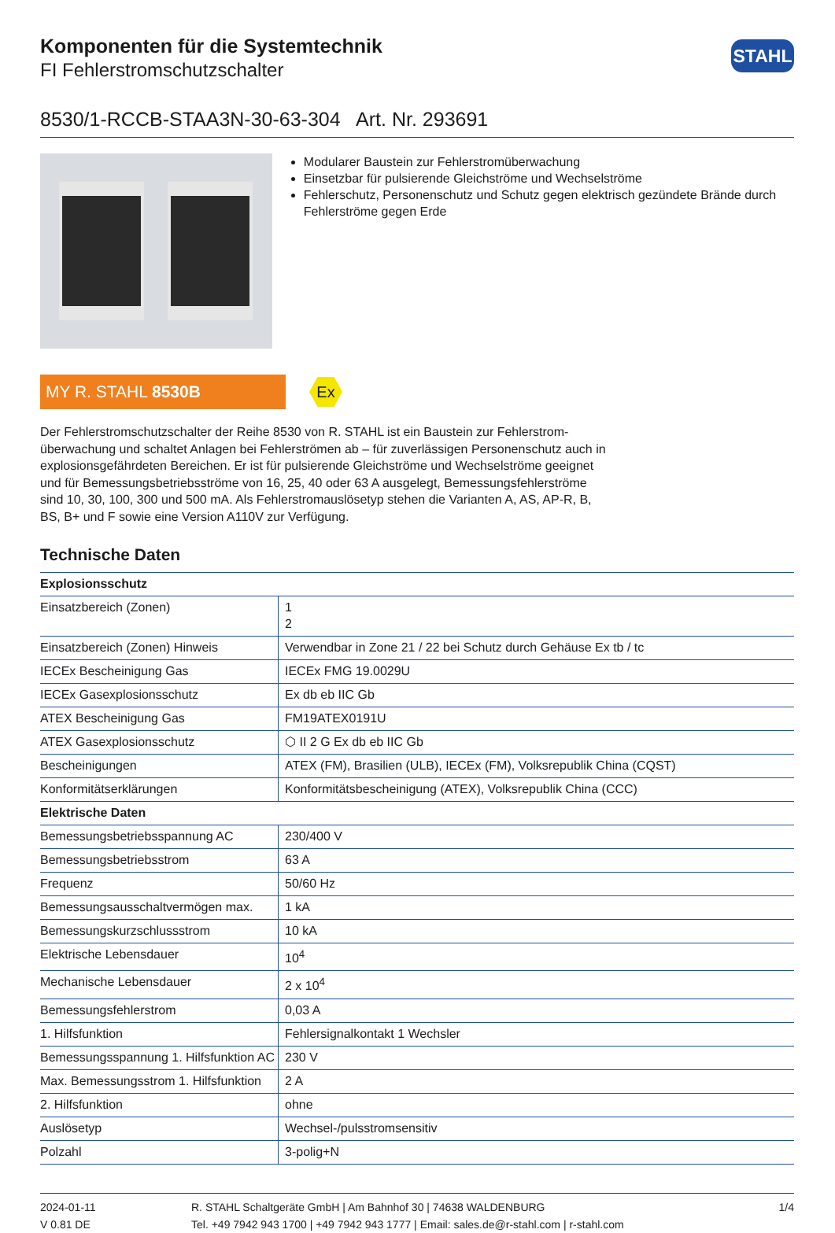Komponenten für die Systemtechnik
FI Fehlerstromschutzschalter
STAHL
8530/1-RCCB-STAA3N-30-63-304 Art. Nr. 293691
Modularer Baustein zur Fehlerstromüberwachung
Einsetzbar für pulsierende Gleichströme und Wechselströme
Fehlerschutz, Personenschutz und Schutz gegen elektrisch gezündete Brände durch Fehlerströme gegen Erde
MY R. STAHL 8530B
Ex
Der Fehlerstromschutzschalter der Reihe 8530 von R. STAHL ist ein Baustein zur Fehlerstrom­überwachung und schaltet Anlagen bei Fehlerströmen ab – für zuverlässigen Personenschutz auch in explosionsgefährdeten Bereichen. Er ist für pulsierende Gleichströme und Wechselströme geeignet und für Bemessungsbetriebsströme von 16, 25, 40 oder 63 A ausgelegt, Bemessungsfeh­lerströme sind 10, 30, 100, 300 und 500 mA. Als Fehlerstromauslösetyp stehen die Varianten A, AS, AP-R, B, BS, B+ und F sowie eine Version A110V zur Verfügung.
Technische Daten
| Explosionsschutz | |
| --- | --- |
| Einsatzbereich (Zonen) | 1 2 |
| Einsatzbereich (Zonen) Hinweis | Verwendbar in Zone 21 / 22 bei Schutz durch Gehäuse Ex tb / tc |
| IECEx Bescheinigung Gas | IECEx FMG 19.0029U |
| IECEx Gasexplosionsschutz | Ex db eb IIC Gb |
| ATEX Bescheinigung Gas | FM19ATEX0191U |
| ATEX Gasexplosionsschutz | ⬡ II 2 G Ex db eb IIC Gb |
| Bescheinigungen | ATEX (FM), Brasilien (ULB), IECEx (FM), Volksrepublik China (CQST) |
| Konformitätserklärungen | Konformitätsbescheinigung (ATEX), Volksrepublik China (CCC) |
| Elektrische Daten | |
| Bemessungsbetriebsspannung AC | 230/400 V |
| Bemessungsbetriebsstrom | 63 A |
| Frequenz | 50/60 Hz |
| Bemessungsausschaltvermögen max. | 1 kA |
| Bemessungskurzschlussstrom | 10 kA |
| Elektrische Lebensdauer | 10<sup>4</sup> |
| Mechanische Lebensdauer | 2 x 10<sup>4</sup> |
| Bemessungsfehlerstrom | 0,03 A |
| 1. Hilfsfunktion | Fehlersignalkontakt 1 Wechsler |
| Bemessungsspannung 1. Hilfsfunktion AC | 230 V |
| Max. Bemessungsstrom 1. Hilfsfunktion | 2 A |
| 2. Hilfsfunktion | ohne |
| Auslösetyp | Wechsel-/pulsstromsensitiv |
| Polzahl | 3-polig+N |
2024-01-11
V 0.81 DE
R. STAHL Schaltgeräte GmbH | Am Bahnhof 30 | 74638 WALDENBURG
Tel. +49 7942 943 1700 | +49 7942 943 1777 | Email: sales.de@r-stahl.com | r-stahl.com
1/4